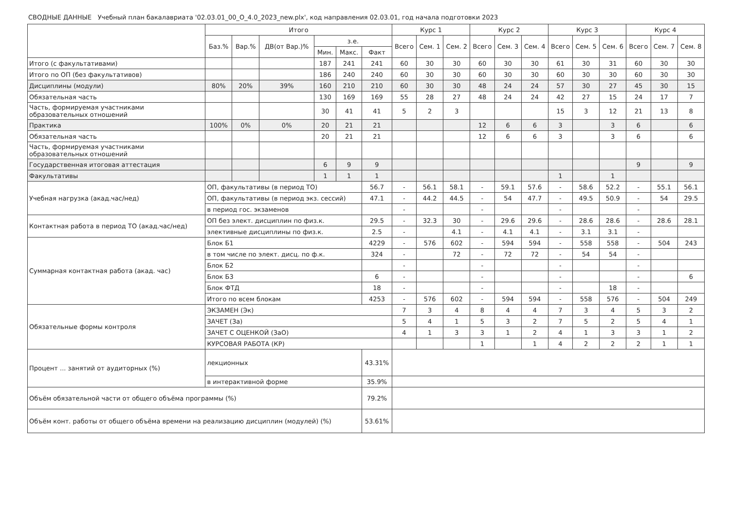СВОДНЫЕ ДАННЫЕ Учебный план бакалавриата '02.03.01_00_О_4.0_2023_new.plx', код направления 02.03.01, год начала подготовки 2023
| | | Итого | | | | | | Курс 1 | | | Курс 2 | | | Курс 3 | | | Курс 4 | | |
| --- | --- | --- | --- | --- | --- | --- | --- | --- | --- | --- | --- | --- | --- | --- | --- | --- | --- | --- | --- |
| | | Баз.% | Вар.% | ДВ(от Вар.)% | з.е. | | | Всего | Сем. 1 | Сем. 2 | Всего | Сем. 3 | Сем. 4 | Всего | Сем. 5 | Сем. 6 | Всего | Сем. 7 | Сем. 8 |
| | | | | | Мин. | Макс. | Факт | | | | | | | | | | | | |
| Итого (с факультативами) | | | | | 187 | 241 | 241 | 60 | 30 | 30 | 60 | 30 | 30 | 61 | 30 | 31 | 60 | 30 | 30 |
| Итого по ОП (без факультативов) | | | | | 186 | 240 | 240 | 60 | 30 | 30 | 60 | 30 | 30 | 60 | 30 | 30 | 60 | 30 | 30 |
| Дисциплины (модули) | | 80% | 20% | 39% | 160 | 210 | 210 | 60 | 30 | 30 | 48 | 24 | 24 | 57 | 30 | 27 | 45 | 30 | 15 |
| Обязательная часть | | | | | 130 | 169 | 169 | 55 | 28 | 27 | 48 | 24 | 24 | 42 | 27 | 15 | 24 | 17 | 7 |
| Часть, формируемая участниками образовательных отношений | | | | | 30 | 41 | 41 | 5 | 2 | 3 | | | | 15 | 3 | 12 | 21 | 13 | 8 |
| Практика | | 100% | 0% | 0% | 20 | 21 | 21 | | | | 12 | 6 | 6 | 3 | | 3 | 6 | | 6 |
| Обязательная часть | | | | | 20 | 21 | 21 | | | | 12 | 6 | 6 | 3 | | 3 | 6 | | 6 |
| Часть, формируемая участниками образовательных отношений | | | | | | | | | | | | | | | | | | | |
| Государственная итоговая аттестация | | | | | 6 | 9 | 9 | | | | | | | | | | 9 | | 9 |
| Факультативы | | | | | 1 | 1 | 1 | | | | | | | 1 | | 1 | | | |
| Учебная нагрузка (акад.час/нед) | ОП, факультативы (в период ТО) | | | | | | 56.7 | - | 56.1 | 58.1 | - | 59.1 | 57.6 | - | 58.6 | 52.2 | - | 55.1 | 56.1 |
| | ОП, факультативы (в период экз. сессий) | | | | | | 47.1 | - | 44.2 | 44.5 | - | 54 | 47.7 | - | 49.5 | 50.9 | - | 54 | 29.5 |
| | в период гос. экзаменов | | | | | | | - | | | - | | | - | | | - | | |
| Контактная работа в период ТО (акад.час/нед) | ОП без элект. дисциплин по физ.к. | | | | | | 29.5 | - | 32.3 | 30 | - | 29.6 | 29.6 | - | 28.6 | 28.6 | - | 28.6 | 28.1 |
| | элективные дисциплины по физ.к. | | | | | | 2.5 | - | | 4.1 | - | 4.1 | 4.1 | - | 3.1 | 3.1 | - | | |
| Суммарная контактная работа (акад. час) | Блок Б1 | | | | | | 4229 | - | 576 | 602 | - | 594 | 594 | - | 558 | 558 | - | 504 | 243 |
| | в том числе по элект. дисц. по ф.к. | | | | | | 324 | - | | 72 | - | 72 | 72 | - | 54 | 54 | - | | |
| | Блок Б2 | | | | | | | - | | | - | | | - | | | - | | |
| | Блок Б3 | | | | | | 6 | - | | | - | | | - | | | - | | 6 |
| | Блок ФТД | | | | | | 18 | - | | | - | | | - | | 18 | - | | |
| | Итого по всем блокам | | | | | | 4253 | - | 576 | 602 | - | 594 | 594 | - | 558 | 576 | - | 504 | 249 |
| Обязательные формы контроля | ЭКЗАМЕН (Эк) | | | | | | | 7 | 3 | 4 | 8 | 4 | 4 | 7 | 3 | 4 | 5 | 3 | 2 |
| | ЗАЧЕТ (За) | | | | | | | 5 | 4 | 1 | 5 | 3 | 2 | 7 | 5 | 2 | 5 | 4 | 1 |
| | ЗАЧЕТ С ОЦЕНКОЙ (ЗаО) | | | | | | | 4 | 1 | 3 | 3 | 1 | 2 | 4 | 1 | 3 | 3 | 1 | 2 |
| | КУРСОВАЯ РАБОТА (КР) | | | | | | | | | | 1 | | 1 | 4 | 2 | 2 | 2 | 1 | 1 |
| Процент ... занятий от аудиторных (%) | лекционных | | | | | | 43.31% | | | | | | | | | | | | |
| | в интерактивной форме | | | | | | 35.9% | | | | | | | | | | | | |
| Объём обязательной части от общего объёма программы (%) | | | | | | | 79.2% | | | | | | | | | | | | |
| Объём конт. работы от общего объёма времени на реализацию дисциплин (модулей) (%) | | | | | | | 53.61% | | | | | | | | | | | | |